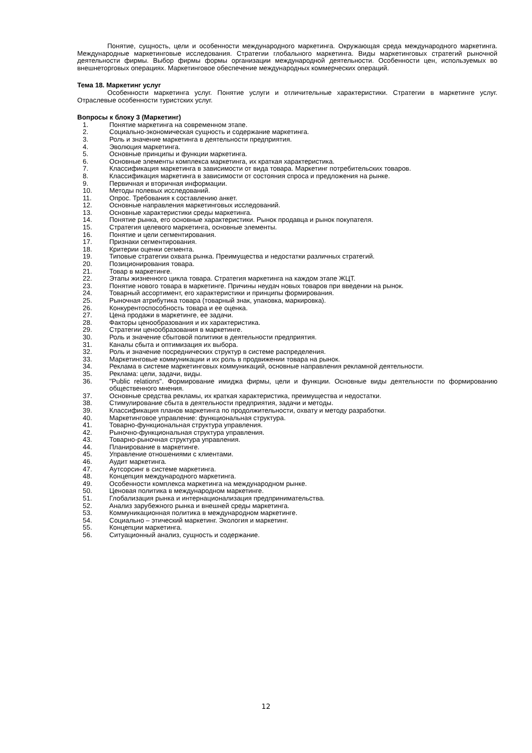Понятие, сущность, цели и особенности международного маркетинга. Окружающая среда международного маркетинга. Международные маркетинговые исследования. Стратегии глобального маркетинга. Виды маркетинговых стратегий рыночной деятельности фирмы. Выбор фирмы формы организации международной деятельности. Особенности цен, используемых во внешнеторговых операциях. Маркетинговое обеспечение международных коммерческих операций.
Тема 18. Маркетинг услуг
Особенности маркетинга услуг. Понятие услуги и отличительные характеристики. Стратегии в маркетинге услуг. Отраслевые особенности туристских услуг.
Вопросы к блоку 3 (Маркетинг)
1. Понятие маркетинга на современном этапе.
2. Социально-экономическая сущность и содержание маркетинга.
3. Роль и значение маркетинга в деятельности предприятия.
4. Эволюция маркетинга.
5. Основные принципы и функции маркетинга.
6. Основные элементы комплекса маркетинга, их краткая характеристика.
7. Классификация маркетинга в зависимости от вида товара. Маркетинг потребительских товаров.
8. Классификация маркетинга в зависимости от состояния спроса и предложения на рынке.
9. Первичная и вторичная информации.
10. Методы полевых исследований.
11. Опрос. Требования к составлению анкет.
12. Основные направления маркетинговых исследований.
13. Основные характеристики среды маркетинга.
14. Понятие рынка, его основные характеристики. Рынок продавца и рынок покупателя.
15. Стратегия целевого маркетинга, основные элементы.
16. Понятие и цели сегментирования.
17. Признаки сегментирования.
18. Критерии оценки сегмента.
19. Типовые стратегии охвата рынка. Преимущества и недостатки различных стратегий.
20. Позиционирования товара.
21. Товар в маркетинге.
22. Этапы жизненного цикла товара. Стратегия маркетинга на каждом этапе ЖЦТ.
23. Понятие нового товара в маркетинге. Причины неудач новых товаров при введении на рынок.
24. Товарный ассортимент, его характеристики и принципы формирования.
25. Рыночная атрибутика товара (товарный знак, упаковка, маркировка).
26. Конкурентоспособность товара и ее оценка.
27. Цена продажи в маркетинге, ее задачи.
28. Факторы ценообразования и их характеристика.
29. Стратегии ценообразования в маркетинге.
30. Роль и значение сбытовой политики в деятельности предприятия.
31. Каналы сбыта и оптимизация их выбора.
32. Роль и значение посреднических структур в системе распределения.
33. Маркетинговые коммуникации и их роль в продвижении товара на рынок.
34. Реклама в системе маркетинговых коммуникаций, основные направления рекламной деятельности.
35. Реклама: цели, задачи, виды.
36. "Public relations". Формирование имиджа фирмы, цели и функции. Основные виды деятельности по формированию общественного мнения.
37. Основные средства рекламы, их краткая характеристика, преимущества и недостатки.
38. Стимулирование сбыта в деятельности предприятия, задачи и методы.
39. Классификация планов маркетинга по продолжительности, охвату и методу разработки.
40. Маркетинговое управление: функциональная структура.
41. Товарно-функциональная структура управления.
42. Рыночно-функциональная структура управления.
43. Товарно-рыночная структура управления.
44. Планирование в маркетинге.
45. Управление отношениями с клиентами.
46. Аудит маркетинга.
47. Аутсорсинг в системе маркетинга.
48. Концепция международного маркетинга.
49. Особенности комплекса маркетинга на международном рынке.
50. Ценовая политика в международном маркетинге.
51. Глобализация рынка и интернационализация предпринимательства.
52. Анализ зарубежного рынка и внешней среды маркетинга.
53. Коммуникационная политика в международном маркетинге.
54. Социально – этический маркетинг. Экология и маркетинг.
55. Концепции маркетинга.
56. Ситуационный анализ, сущность и содержание.
12